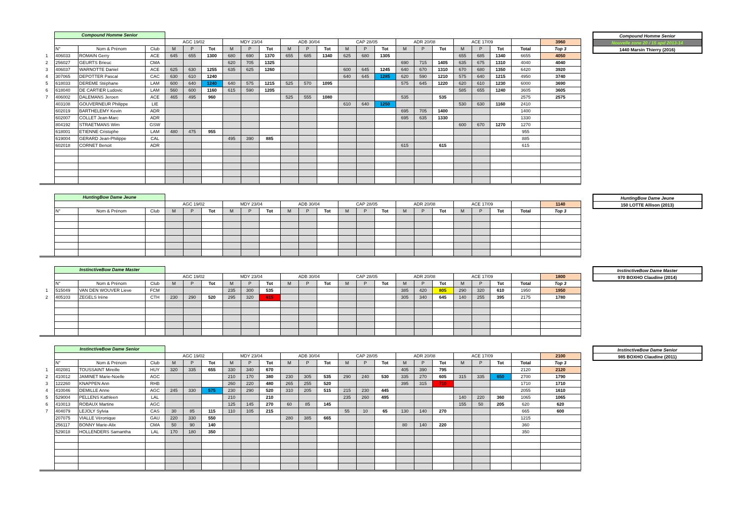| | Compound Homme Senior | | | | | | | | | | | | | | | | | | | | | | |
| | | | | AGC 19/02 | | | MDY 23/04 | | | ADB 30/04 | | | CAP 28/05 | | | ADR 20/08 | | | ACE 17/09 | | | | 3960 |
| | N° | Nom & Prénom | Club | M | P | Tot | M | P | Tot | M | P | Tot | M | P | Tot | M | P | Tot | M | P | Tot | Total | Top 3 |
| 1 | 406033 | ROMAIN Gerry | ACE | 645 | 655 | 1300 | 680 | 690 | 1370 | 655 | 685 | 1340 | 625 | 680 | 1305 | | | | 655 | 685 | 1340 | 6655 | 4050 |
| 2 | 256027 | GEURTS Brieuc | CMA | | | | 620 | 705 | 1325 | | | | | | | 690 | 715 | 1405 | 635 | 675 | 1310 | 4040 | 4040 |
| 3 | 406037 | WARNOTTE Daniel | ACE | 625 | 630 | 1255 | 635 | 625 | 1260 | | | | 600 | 645 | 1245 | 640 | 670 | 1310 | 670 | 680 | 1350 | 6420 | 3920 |
| 4 | 307065 | DEPOTTER Pascal | CAC | 630 | 610 | 1240 | | | | | | | 640 | 645 | 1285 | 620 | 590 | 1210 | 575 | 640 | 1215 | 4950 | 3740 |
| 5 | 618033 | DEREME Stéphane | LAM | 600 | 640 | 1240 | 640 | 575 | 1215 | 525 | 570 | 1095 | | | | 575 | 645 | 1220 | 620 | 610 | 1230 | 6000 | 3690 |
| 6 | 618040 | DE CARTIER Ludovic | LAM | 560 | 600 | 1160 | 615 | 590 | 1205 | | | | | | | | | | 585 | 655 | 1240 | 3605 | 3605 |
| 7 | 406002 | DALEMANS Jeroen | ACE | 465 | 495 | 960 | | | | 525 | 555 | 1080 | | | | 535 | | 535 | | | | 2575 | 2575 |
| | 403108 | GOUVERNEUR Philippe | LIE | | | | | | | | | | 610 | 640 | 1250 | | | | 530 | 630 | 1160 | 2410 | |
| | 602019 | BARTHELEMY Kevin | ADR | | | | | | | | | | | | | 695 | 705 | 1400 | | | | 1400 | |
| | 602007 | COLLET Jean-Marc | ADR | | | | | | | | | | | | | 695 | 635 | 1330 | | | | 1330 | |
| | 804192 | STRAETMANS Wim | GSW | | | | | | | | | | | | | | | | 600 | 670 | 1270 | 1270 | |
| | 618001 | ETIENNE Cristophe | LAM | 480 | 475 | 955 | | | | | | | | | | | | | | | | 955 | |
| | 619004 | GERARD Jean-Philippe | CAL | | | | 495 | 390 | 885 | | | | | | | | | | | | | 885 | |
| | 602018 | CORNET Benoit | ADR | | | | | | | | | | | | | 615 | | 615 | | | | 615 | |
| Compound Homme Senior |
| Nouvelle zone 20 / 15 apd 2013-14 |
| 1440 Marsin Thierry (2016) |
| | HuntingBow Dame Jeune | | | | | | | | | | | | | | | | | | | | | | |
| | | | | AGC 19/02 | | | MDY 23/04 | | | ADB 30/04 | | | CAP 28/05 | | | ADR 20/08 | | | ACE 17/09 | | | | 1140 |
| | N° | Nom & Prénom | Club | M | P | Tot | M | P | Tot | M | P | Tot | M | P | Tot | M | P | Tot | M | P | Tot | Total | Top 3 |
| HuntingBow Dame Jeune |
| 150 LOTTE Allison (2013) |
| | InstinctiveBow Dame Master | | | | | | | | | | | | | | | | | | | | | | |
| | | | | AGC 19/02 | | | MDY 23/04 | | | ADB 30/04 | | | CAP 28/05 | | | ADR 20/08 | | | ACE 17/09 | | | | 1800 |
| | N° | Nom & Prénom | Club | M | P | Tot | M | P | Tot | M | P | Tot | M | P | Tot | M | P | Tot | M | P | Tot | Total | Top 3 |
| 1 | 515049 | VAN DEN WOUVER Lieve | FCM | | | | 235 | 300 | 535 | | | | | | | 385 | 420 | 805 | 290 | 320 | 610 | 1950 | 1950 |
| 2 | 405103 | ZEGELS Irène | CTH | 230 | 290 | 520 | 295 | 320 | 615 | | | | | | | 305 | 340 | 645 | 140 | 255 | 395 | 2175 | 1780 |
| InstinctiveBow Dame Master |
| 970 BOXHO Claudine (2014) |
| | InstinctiveBow Dame Senior | | | | | | | | | | | | | | | | | | | | | | |
| | | | | AGC 19/02 | | | MDY 23/04 | | | ADB 30/04 | | | CAP 28/05 | | | ADR 20/08 | | | ACE 17/09 | | | | 2100 |
| | N° | Nom & Prénom | Club | M | P | Tot | M | P | Tot | M | P | Tot | M | P | Tot | M | P | Tot | M | P | Tot | Total | Top 3 |
| 1 | 402081 | TOUSSAINT Mireille | HUY | 320 | 335 | 655 | 330 | 340 | 670 | | | | | | | 405 | 390 | 795 | | | | 2120 | 2120 |
| 2 | 410012 | JAMINET Marie-Noelle | AGC | | | | 210 | 170 | 380 | 230 | 305 | 535 | 290 | 240 | 530 | 335 | 270 | 605 | 315 | 335 | 650 | 2700 | 1790 |
| 3 | 122260 | KNAPPEN Ann | RHB | | | | 260 | 220 | 480 | 265 | 255 | 520 | | | | 395 | 315 | 710 | | | | 1710 | 1710 |
| 4 | 410046 | DEMILLE Anne | AGC | 245 | 330 | 575 | 230 | 290 | 520 | 310 | 205 | 515 | 215 | 230 | 445 | | | | | | | 2055 | 1610 |
| 5 | 529004 | PELLENS Kathleen | LAL | | | | 210 | | 210 | | | | 235 | 260 | 495 | | | | 140 | 220 | 360 | 1065 | 1065 |
| 6 | 410013 | ROBAUX Martine | AGC | | | | 125 | 145 | 270 | 60 | 85 | 145 | | | | | | | 155 | 50 | 205 | 620 | 620 |
| 7 | 404079 | LEJOLY Sylvia | CAS | 30 | 85 | 115 | 110 | 105 | 215 | | | | 55 | 10 | 65 | 130 | 140 | 270 | | | | 665 | 600 |
| | 207075 | VIALLE Véronique | GAU | 220 | 330 | 550 | | | | 280 | 385 | 665 | | | | | | | | | | 1215 | |
| | 256117 | BONNY Marie-Alix | CMA | 50 | 90 | 140 | | | | | | | | | | 80 | 140 | 220 | | | | 360 | |
| | 529018 | HOLLENDERS Samantha | LAL | 170 | 180 | 350 | | | | | | | | | | | | | | | | 350 | |
| InstinctiveBow Dame Senior |
| 985 BOXHO Claudine (2011) |